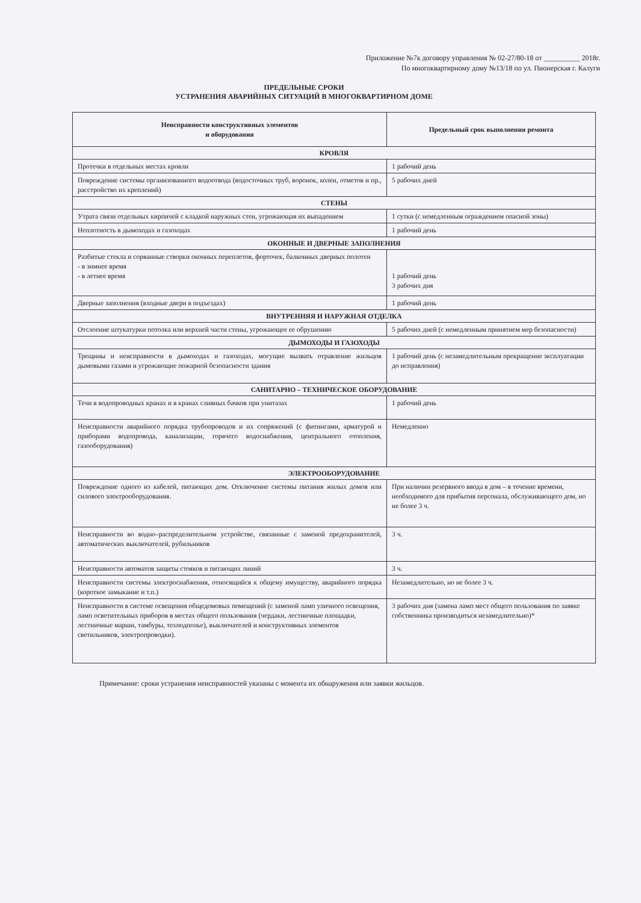Приложение №7к договору управления № 02-27/80-18 от __________ 2018г.
По многоквартирному дому №13/18 по ул. Пионерская г. Калуги
ПРЕДЕЛЬНЫЕ СРОКИ
УСТРАНЕНИЯ АВАРИЙНЫХ СИТУАЦИЙ В МНОГОКВАРТИРНОМ ДОМЕ
| Неисправности конструктивных элементов и оборудования | Предельный срок выполнения ремонта |
| --- | --- |
| КРОВЛЯ | |
| Протечки в отдельных местах кровли | 1 рабочий день |
| Повреждение системы организованного водоотвода (водосточных труб, воронок, колен, отметов и пр., расстройство их креплений) | 5 рабочих дней |
| СТЕНЫ | |
| Утрата связи отдельных кирпичей с кладкой наружных стен, угрожающая их выпадением | 1 сутки (с немедленным ограждением опасной зоны) |
| Неплотность в дымоходах и газоходах | 1 рабочий день |
| ОКОННЫЕ И ДВЕРНЫЕ ЗАПОЛНЕНИЯ | |
| Разбитые стекла и сорванные створки оконных переплетов, форточек, балконных дверных полотен - в зимнее время - в летнее время | 1 рабочий день 3 рабочих дня |
| Дверные заполнения (входные двери в подъездах) | 1 рабочий день |
| ВНУТРЕННЯЯ И НАРУЖНАЯ ОТДЕЛКА | |
| Отслоение штукатурки потолка или верхней части стены, угрожающее ее обрушению | 5 рабочих дней (с немедленным принятием мер безопасности) |
| ДЫМОХОДЫ И ГАЗОХОДЫ | |
| Трещины и неисправности в дымоходах и газоходах, могущие вызвать отравление жильцов дымовыми газами и угрожающие пожарной безопасности здания | 1 рабочий день (с незамедлительным прекращение эксплуатации до исправления) |
| САНИТАРНО – ТЕХНИЧЕСКОЕ ОБОРУДОВАНИЕ | |
| Течи в водопроводных кранах и в кранах сливных бачков при унитазах | 1 рабочий день |
| Неисправности аварийного порядка трубопроводов и их сопряжений (с фитингами, арматурой и приборами водопровода, канализации, горячего водоснабжения, центрального отопления, газооборудования) | Немедленно |
| ЭЛЕКТРООБОРУДОВАНИЕ | |
| Повреждение одного из кабелей, питающих дом. Отключение системы питания жилых домов или силового электрооборудования. | При наличии резервного ввода в дом – в течение времени, необходимого для прибытия персонала, обслуживающего дом, но не более 3 ч. |
| Неисправности во водно–распределительном устройстве, связанные с заменой предохранителей, автоматических выключателей, рубильников | 3 ч. |
| Неисправности автоматов защиты стояков и питающих линий | 3 ч. |
| Неисправности системы электроснабжения, относящийся к общему имуществу, аварийного порядка (короткое замыкание и т.п.) | Незамедлительно, но не более 3 ч. |
| Неисправности в системе освещения общедомовых помещений (с заменой ламп уличного освещения, ламп осветительных приборов в местах общего пользования (чердаки, лестничные площадки, лестничные марши, тамбуры, техподполье), выключателей и конструктивных элементов светильников, электропроводки). | 3 рабочих дня (замена ламп мест общего пользования по заявке собственника производиться незамедлительно)* |
Примечание: сроки устранения неисправностей указаны с момента их обнаружения или заявки жильцов.